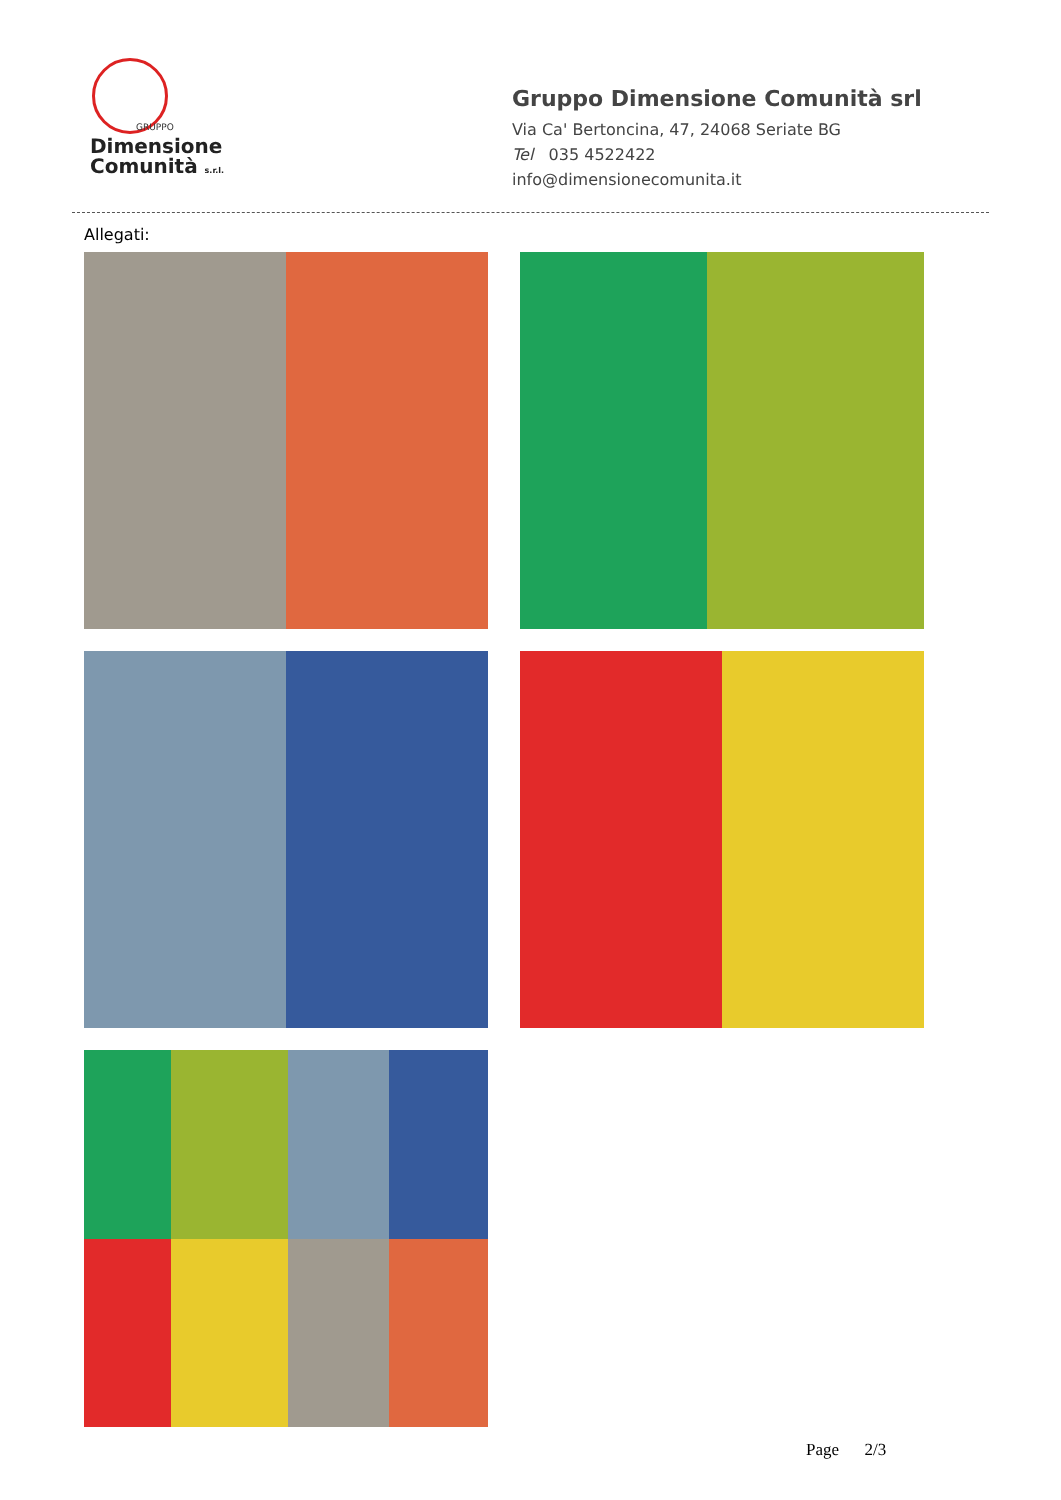GRUPPO
Dimensione
Comunità s.r.l.
Gruppo Dimensione Comunità srl
Via Ca' Bertoncina, 47, 24068 Seriate BG
Tel 035 4522422
info@dimensionecomunita.it
Allegati:
Page 2/3